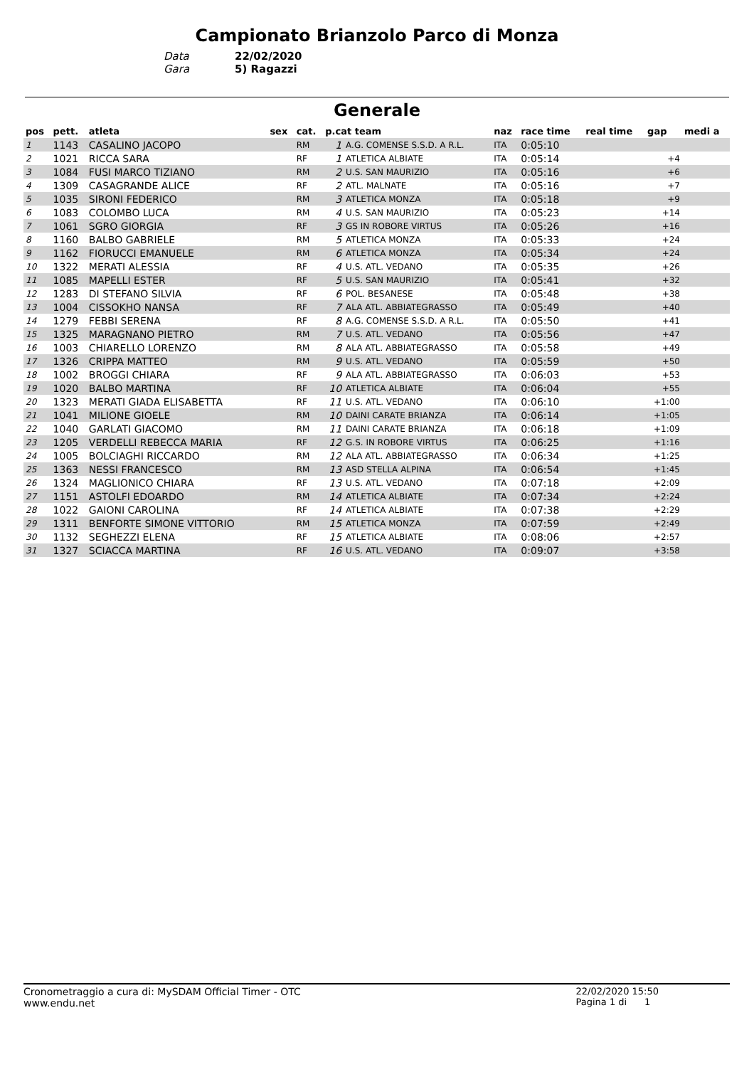Campionato Brianzolo Parco di Monza
Data 22/02/2020
Gara 5) Ragazzi
Generale
| pos | pett. | atleta | sex | cat. | p.cat team | | naz | race time | real time | gap | medi a |
| --- | --- | --- | --- | --- | --- | --- | --- | --- | --- | --- | --- |
| 1 | 1143 | CASALINO JACOPO | | RM | 1 | A.G. COMENSE S.S.D. A R.L. | ITA | 0:05:10 | | | |
| 2 | 1021 | RICCA SARA | | RF | 1 | ATLETICA ALBIATE | ITA | 0:05:14 | | +4 | |
| 3 | 1084 | FUSI MARCO TIZIANO | | RM | 2 | U.S. SAN MAURIZIO | ITA | 0:05:16 | | +6 | |
| 4 | 1309 | CASAGRANDE ALICE | | RF | 2 | ATL. MALNATE | ITA | 0:05:16 | | +7 | |
| 5 | 1035 | SIRONI FEDERICO | | RM | 3 | ATLETICA MONZA | ITA | 0:05:18 | | +9 | |
| 6 | 1083 | COLOMBO LUCA | | RM | 4 | U.S. SAN MAURIZIO | ITA | 0:05:23 | | +14 | |
| 7 | 1061 | SGRO GIORGIA | | RF | 3 | GS IN ROBORE VIRTUS | ITA | 0:05:26 | | +16 | |
| 8 | 1160 | BALBO GABRIELE | | RM | 5 | ATLETICA MONZA | ITA | 0:05:33 | | +24 | |
| 9 | 1162 | FIORUCCI EMANUELE | | RM | 6 | ATLETICA MONZA | ITA | 0:05:34 | | +24 | |
| 10 | 1322 | MERATI ALESSIA | | RF | 4 | U.S. ATL. VEDANO | ITA | 0:05:35 | | +26 | |
| 11 | 1085 | MAPELLI ESTER | | RF | 5 | U.S. SAN MAURIZIO | ITA | 0:05:41 | | +32 | |
| 12 | 1283 | DI STEFANO SILVIA | | RF | 6 | POL. BESANESE | ITA | 0:05:48 | | +38 | |
| 13 | 1004 | CISSOKHO NANSA | | RF | 7 | ALA ATL. ABBIATEGRASSO | ITA | 0:05:49 | | +40 | |
| 14 | 1279 | FEBBI SERENA | | RF | 8 | A.G. COMENSE S.S.D. A R.L. | ITA | 0:05:50 | | +41 | |
| 15 | 1325 | MARAGNANO PIETRO | | RM | 7 | U.S. ATL. VEDANO | ITA | 0:05:56 | | +47 | |
| 16 | 1003 | CHIARELLO LORENZO | | RM | 8 | ALA ATL. ABBIATEGRASSO | ITA | 0:05:58 | | +49 | |
| 17 | 1326 | CRIPPA MATTEO | | RM | 9 | U.S. ATL. VEDANO | ITA | 0:05:59 | | +50 | |
| 18 | 1002 | BROGGI CHIARA | | RF | 9 | ALA ATL. ABBIATEGRASSO | ITA | 0:06:03 | | +53 | |
| 19 | 1020 | BALBO MARTINA | | RF | 10 | ATLETICA ALBIATE | ITA | 0:06:04 | | +55 | |
| 20 | 1323 | MERATI GIADA ELISABETTA | | RF | 11 | U.S. ATL. VEDANO | ITA | 0:06:10 | | +1:00 | |
| 21 | 1041 | MILIONE GIOELE | | RM | 10 | DAINI CARATE BRIANZA | ITA | 0:06:14 | | +1:05 | |
| 22 | 1040 | GARLATI GIACOMO | | RM | 11 | DAINI CARATE BRIANZA | ITA | 0:06:18 | | +1:09 | |
| 23 | 1205 | VERDELLI REBECCA MARIA | | RF | 12 | G.S. IN ROBORE VIRTUS | ITA | 0:06:25 | | +1:16 | |
| 24 | 1005 | BOLCIAGHI RICCARDO | | RM | 12 | ALA ATL. ABBIATEGRASSO | ITA | 0:06:34 | | +1:25 | |
| 25 | 1363 | NESSI FRANCESCO | | RM | 13 | ASD STELLA ALPINA | ITA | 0:06:54 | | +1:45 | |
| 26 | 1324 | MAGLIONICO CHIARA | | RF | 13 | U.S. ATL. VEDANO | ITA | 0:07:18 | | +2:09 | |
| 27 | 1151 | ASTOLFI EDOARDO | | RM | 14 | ATLETICA ALBIATE | ITA | 0:07:34 | | +2:24 | |
| 28 | 1022 | GAIONI CAROLINA | | RF | 14 | ATLETICA ALBIATE | ITA | 0:07:38 | | +2:29 | |
| 29 | 1311 | BENFORTE SIMONE VITTORIO | | RM | 15 | ATLETICA MONZA | ITA | 0:07:59 | | +2:49 | |
| 30 | 1132 | SEGHEZZI ELENA | | RF | 15 | ATLETICA ALBIATE | ITA | 0:08:06 | | +2:57 | |
| 31 | 1327 | SCIACCA MARTINA | | RF | 16 | U.S. ATL. VEDANO | ITA | 0:09:07 | | +3:58 | |
Cronometraggio a cura di: MySDAM Official Timer - OTC
www.endu.net
22/02/2020 15:50
Pagina 1 di 1